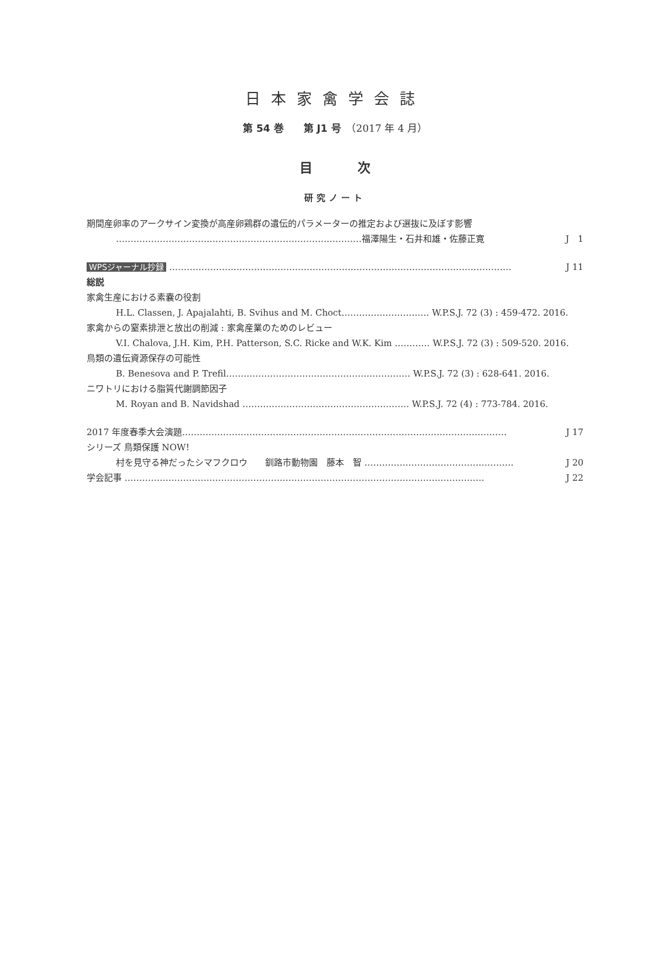日本家禽学会誌
第 54 巻　　第 J1 号　（2017 年 4 月）
目 次
研究ノート
期間産卵率のアークサイン変換が高産卵鶏群の遺伝的パラメーターの推定および選抜に及ぼす影響
…………………………………………………………………………福澤陽生・石井和雄・佐藤正寛 J　1
WPSジャーナル抄録 ……………………………………………………………………………………………………… J 11
総説
家禽生産における素嚢の役割
H.L. Classen, J. Apajalahti, B. Svihus and M. Choct………………………… W.P.S.J. 72 (3) : 459-472. 2016.
家禽からの窒素排泄と放出の削減 : 家禽産業のためのレビュー
V.I. Chalova, J.H. Kim, P.H. Patterson, S.C. Ricke and W.K. Kim ………… W.P.S.J. 72 (3) : 509-520. 2016.
鳥類の遺伝資源保存の可能性
B. Benesova and P. Trefil……………………………………………………… W.P.S.J. 72 (3) : 628-641. 2016.
ニワトリにおける脂質代謝調節因子
M. Royan and B. Navidshad ………………………………………………… W.P.S.J. 72 (4) : 773-784. 2016.
2017 年度春季大会演題………………………………………………………………………………………………… J 17
シリーズ 鳥類保護 NOW！
村を見守る神だったシマフクロウ　　釧路市動物園　藤本　智 …………………………………………… J 20
学会記事 …………………………………………………………………………………………………………… J 22